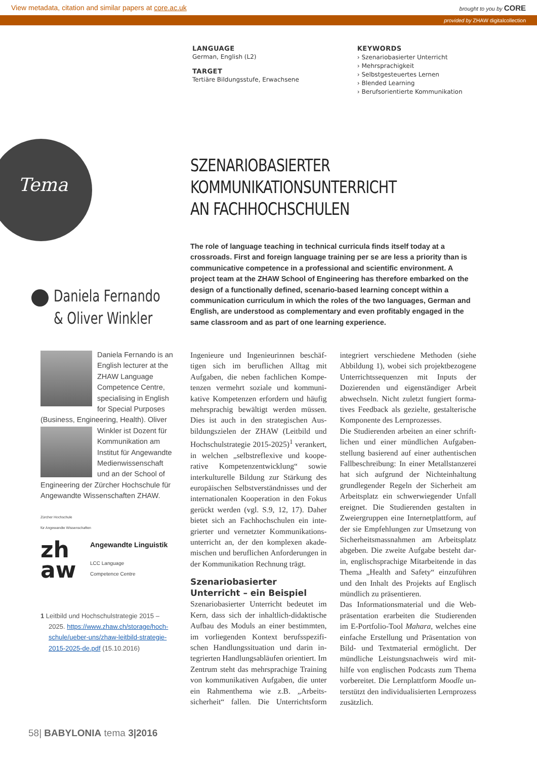View metadata, citation and similar papers at core.ac.uk brought to you by CORE
provided by ZHAW digitalcollection
LANGUAGE
German, English (L2)
TARGET
Tertiäre Bildungsstufe, Erwachsene
KEYWORDS
› Szenariobasierter Unterricht
› Mehrsprachigkeit
› Selbstgesteuertes Lernen
› Blended Learning
› Berufsorientierte Kommunikation
Tema
SZENARIOBASIERTER KOMMUNIKATIONSUNTERRICHT AN FACHHOCHSCHULEN
The role of language teaching in technical curricula finds itself today at a crossroads. First and foreign language training per se are less a priority than is communicative competence in a professional and scientific environment. A project team at the ZHAW School of Engineering has therefore embarked on the design of a function­ally defined, scenario-based learning concept within a communication curriculum in which the roles of the two languages, German and English, are understood as complementary and even profitably engaged in the same classroom and as part of one learning experience.
Daniela Fernando
& Oliver Winkler
Daniela Fernando is an English lecturer at the ZHAW Language Competence Centre, specialising in English for Special Purposes (Business, Engineering, Health).
Oliver Winkler ist Dozent für Kommuni­kation am Institut für Angewandte Medien­wissenschaft und an der School of Enginee­ring der Zürcher Hochschule für Ange­wandte Wissenschaften ZHAW.
Zürcher Hochschule
für Angewandte Wissenschaften
zh
aw
Angewandte Linguistik
LCC Language
Competence Centre
1 Leitbild und Hochschulstrategie 2015 – 2025. https://www.zhaw.ch/storage/hoch­schule/ueber-uns/zhaw-leitbild-strategie-2015-2025-de.pdf (15.10.2016)
Ingenieure und Ingenieurinnen beschäf­tigen sich im beruflichen Alltag mit Aufgaben, die neben fachlichen Kompe­tenzen vermehrt soziale und kommuni­kative Kompetenzen erfordern und häufig mehrsprachig bewältigt werden müssen. Dies ist auch in den strategischen Aus­bildungszielen der ZHAW (Leitbild und Hochschulstrategie 2015-2025)<sup>1</sup> verankert, in welchen „selbstreflexive und koope­rative Kompetenzentwicklung“ sowie interkulturelle Bildung zur Stärkung des europäischen Selbstverständnisses und der internationalen Kooperation in den Fokus gerückt werden (vgl. S.9, 12, 17). Daher bietet sich an Fachhochschulen ein inte­grierter und vernetzter Kommunikations­unterricht an, der den komplexen akade­mischen und beruflichen Anforderungen in der Kommunikation Rechnung trägt.
Szenariobasierter Unterricht – ein Beispiel
Szenariobasierter Unterricht bedeutet im Kern, dass sich der inhaltlich-didaktische Aufbau des Moduls an einer bestimmten, im vorliegenden Kontext berufsspezifi­schen Handlungssituation und darin in­tegrierten Handlungsabläufen orientiert. Im Zentrum steht das mehrsprachige Trai­ning von kommunikativen Aufgaben, die unter ein Rahmenthema wie z.B. „Arbeits­sicherheit“ fallen. Die Unterrichtsform integriert verschiedene Methoden (siehe Abbildung 1), wobei sich projektbezoge­ne Unterrichtssequenzen mit Inputs der Dozierenden und eigenständiger Arbeit abwechseln. Nicht zuletzt fungiert forma­tives Feedback als gezielte, gestalterische Komponente des Lernprozesses.
Die Studierenden arbeiten an einer schrift­lichen und einer mündlichen Aufgaben­stellung basierend auf einer authentischen Fallbeschreibung: In einer Metallstanzerei hat sich aufgrund der Nichteinhaltung grundlegender Regeln der Sicherheit am Arbeitsplatz ein schwerwiegender Unfall ereignet. Die Studierenden gestalten in Zweiergruppen eine Internetplattform, auf der sie Empfehlungen zur Umsetzung von Sicherheitsmassnahmen am Arbeitsplatz abgeben. Die zweite Aufgabe besteht dar­in, englischsprachige Mitarbeitende in das Thema „Health and Safety“ einzuführen und den Inhalt des Projekts auf Englisch mündlich zu präsentieren.
Das Informationsmaterial und die Web­präsentation erarbeiten die Studierenden im E-Portfolio-Tool Mahara, welches eine einfache Erstellung und Präsentation von Bild- und Textmaterial ermöglicht. Der mündliche Leistungsnachweis wird mit­hilfe von englischen Podcasts zum Thema vorbereitet. Die Lernplattform Moodle un­terstützt den individualisierten Lernpro­zess zusätzlich.
58| BABYLONIA tema 3|2016